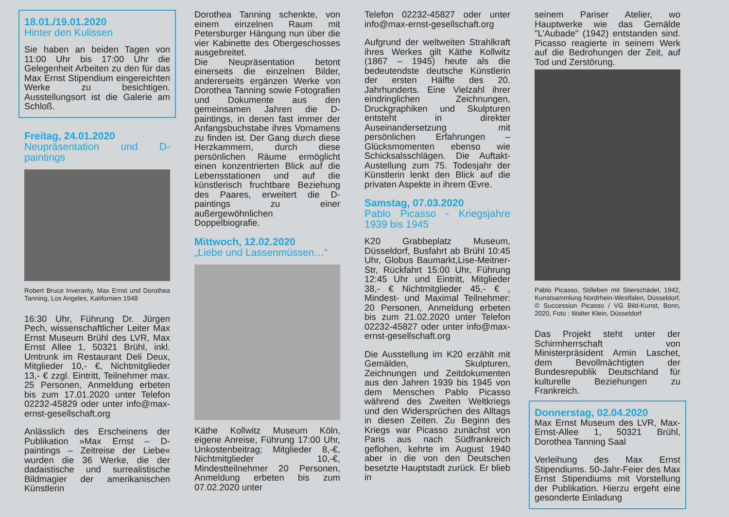18.01./19.01.2020
Hinter den Kulissen
Sie haben an beiden Tagen von 11:00 Uhr bis 17:00 Uhr die Gelegenheit Arbeiten zu den für das Max Ernst Stipendium eingereichten Werke zu besichtigen. Ausstellungsort ist die Galerie am Schloß.
Freitag, 24.01.2020
Neupräsentation und D-paintings
Robert Bruce Inverarity, Max Ernst und Dorothea Tanning, Los Angeles, Kalifornien 1948
16:30 Uhr, Führung Dr. Jürgen Pech, wissenschaftlicher Leiter Max Ernst Museum Brühl des LVR, Max Ernst Allee 1, 50321 Brühl, inkl. Umtrunk im Restaurant Deli Deux, Mitglieder 10,- €, Nichtmitglieder 13,- € zzgl. Eintritt, Teilnehmer max. 25 Personen, Anmeldung erbeten bis zum 17.01.2020 unter Telefon 02232-45829 oder unter info@max-ernst-gesellschaft.org
Anlässlich des Erscheinens der Publikation »Max Ernst – D-paintings – Zeitreise der Liebe« wurden die 36 Werke, die der dadaistische und surrealistische Bildmagier der amerikanischen Künstlerin
Dorothea Tanning schenkte, von einem einzelnen Raum mit Petersburger Hängung nun über die vier Kabinette des Obergeschosses ausgebreitet.
Die Neupräsentation betont einerseits die einzelnen Bilder, andererseits ergänzen Werke von Dorothea Tanning sowie Fotografien und Dokumente aus den gemeinsamen Jahren die D-paintings, in denen fast immer der Anfangsbuchstabe ihres Vornamens zu finden ist. Der Gang durch diese Herzkammern, durch diese persönlichen Räume ermöglicht einen konzentrierten Blick auf die Lebensstationen und auf die künstlerisch fruchtbare Beziehung des Paares, erweitert die D-paintings zu einer außergewöhnlichen Doppelbiografie.
Mittwoch, 12.02.2020
„Liebe und Lassenmüssen…“
Käthe Kollwitz Museum Köln, eigene Anreise, Führung 17:00 Uhr, Unkostenbeitrag; Mitglieder 8,-€, Nichtmitglieder 10,-€, Mindestteilnehmer 20 Personen, Anmeldung erbeten bis zum 07.02.2020 unter
Telefon 02232-45827 oder unter info@max-ernst-gesellschaft.org
Aufgrund der weltweiten Strahlkraft ihres Werkes gilt Käthe Kollwitz (1867 – 1945) heute als die bedeutendste deutsche Künstlerin der ersten Hälfte des 20. Jahrhunderts. Eine Vielzahl ihrer eindringlichen Zeichnungen, Druckgraphiken und Skulpturen entsteht in direkter Auseinandersetzung mit persönlichen Erfahrungen – Glücksmomenten ebenso wie Schicksalsschlägen. Die Auftakt-Austellung zum 75. Todesjahr der Künstlerin lenkt den Blick auf die privaten Aspekte in ihrem Œvre.
Samstag, 07.03.2020
Pablo Picasso - Kriegsjahre 1939 bis 1945
K20 Grabbeplatz Museum, Düsseldorf, Busfahrt ab Brühl 10:45 Uhr, Globus Baumarkt,Lise-Meitner-Str, Rückfahrt 15:00 Uhr, Führung 12:45 Uhr und Eintritt, Mitglieder 38,- € Nichtmitglieder 45,- € , Mindest- und Maximal Teilnehmer: 20 Personen, Anmeldung erbeten bis zum 21.02.2020 unter Telefon 02232-45827 oder unter info@max-ernst-gesellschaft.org
Die Ausstellung im K20 erzählt mit Gemälden, Skulpturen, Zeichnungen und Zeitdokumenten aus den Jahren 1939 bis 1945 von dem Menschen Pablo Picasso während des Zweiten Weltkriegs und den Widersprüchen des Alltags in diesen Zeiten. Zu Beginn des Kriegs war Picasso zunächst von Paris aus nach Südfrankreich geflohen, kehrte im August 1940 aber in die von den Deutschen besetzte Hauptstadt zurück. Er blieb in
seinem Pariser Atelier, wo Hauptwerke wie das Gemälde "L’Aubade" (1942) entstanden sind. Picasso reagierte in seinem Werk auf die Bedrohungen der Zeit, auf Tod und Zerstörung.
Pablo Picasso, Stilleben mit Stierschädel, 1942, Kunstsammlung Nordrhein-Westfalen, Düsseldorf, © Succession Picasso / VG Bild-Kunst, Bonn, 2020, Foto : Walter Klein, Düsseldorf
Das Projekt steht unter der Schirmherrschaft von Ministerpräsident Armin Laschet, dem Bevollmächtigten der Bundesrepublik Deutschland für kulturelle Beziehungen zu Frankreich.
Donnerstag, 02.04.2020
Max Ernst Museum des LVR, Max-Ernst-Allee 1, 50321 Brühl, Dorothea Tanning Saal
Verleihung des Max Ernst Stipendiums. 50-Jahr-Feier des Max Ernst Stipendiums mit Vorstellung der Publikation. Hierzu ergeht eine gesonderte Einladung